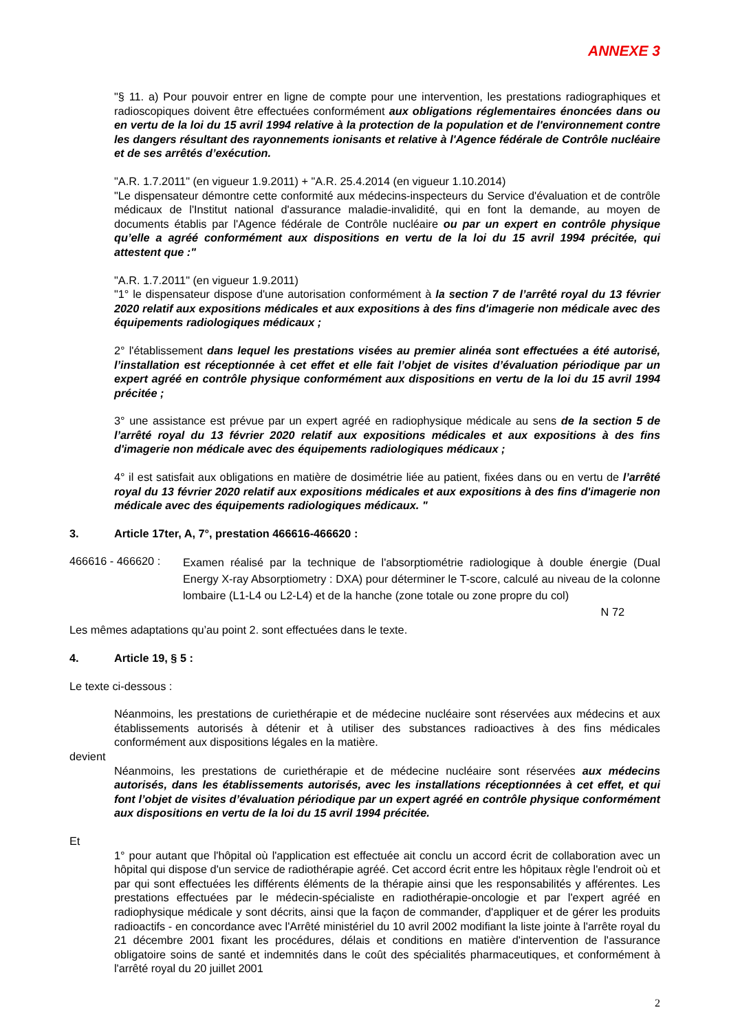ANNEXE 3
"§ 11. a) Pour pouvoir entrer en ligne de compte pour une intervention, les prestations radiographiques et radioscopiques doivent être effectuées conformément aux obligations réglementaires énoncées dans ou en vertu de la loi du 15 avril 1994 relative à la protection de la population et de l'environnement contre les dangers résultant des rayonnements ionisants et relative à l'Agence fédérale de Contrôle nucléaire et de ses arrêtés d’exécution.
"A.R. 1.7.2011" (en vigueur 1.9.2011) + "A.R. 25.4.2014 (en vigueur 1.10.2014)
"Le dispensateur démontre cette conformité aux médecins-inspecteurs du Service d'évaluation et de contrôle médicaux de l'Institut national d'assurance maladie-invalidité, qui en font la demande, au moyen de documents établis par l'Agence fédérale de Contrôle nucléaire ou par un expert en contrôle physique qu’elle a agréé conformément aux dispositions en vertu de la loi du 15 avril 1994 précitée, qui attestent que :"
"A.R. 1.7.2011" (en vigueur 1.9.2011)
"1° le dispensateur dispose d'une autorisation conformément à la section 7 de l’arrêté royal du 13 février 2020 relatif aux expositions médicales et aux expositions à des fins d'imagerie non médicale avec des équipements radiologiques médicaux ;
2° l'établissement dans lequel les prestations visées au premier alinéa sont effectuées a été autorisé, l’installation est réceptionnée à cet effet et elle fait l’objet de visites d’évaluation périodique par un expert agréé en contrôle physique conformément aux dispositions en vertu de la loi du 15 avril 1994 précitée ;
3° une assistance est prévue par un expert agréé en radiophysique médicale au sens de la section 5 de l’arrêté royal du 13 février 2020 relatif aux expositions médicales et aux expositions à des fins d'imagerie non médicale avec des équipements radiologiques médicaux ;
4° il est satisfait aux obligations en matière de dosimétrie liée au patient, fixées dans ou en vertu de l’arrêté royal du 13 février 2020 relatif aux expositions médicales et aux expositions à des fins d'imagerie non médicale avec des équipements radiologiques médicaux. "
3. Article 17ter, A, 7°, prestation 466616-466620 :
466616 - 466620 :
Examen réalisé par la technique de l'absorptiométrie radiologique à double énergie (Dual Energy X-ray Absorptiometry : DXA) pour déterminer le T-score, calculé au niveau de la colonne lombaire (L1-L4 ou L2-L4) et de la hanche (zone totale ou zone propre du col)
N 72
Les mêmes adaptations qu’au point 2. sont effectuées dans le texte.
4. Article 19, § 5 :
Le texte ci-dessous :
Néanmoins, les prestations de curiethérapie et de médecine nucléaire sont réservées aux médecins et aux établissements autorisés à détenir et à utiliser des substances radioactives à des fins médicales conformément aux dispositions légales en la matière.
devient
Néanmoins, les prestations de curiethérapie et de médecine nucléaire sont réservées aux médecins autorisés, dans les établissements autorisés, avec les installations réceptionnées à cet effet, et qui font l’objet de visites d’évaluation périodique par un expert agréé en contrôle physique conformément aux dispositions en vertu de la loi du 15 avril 1994 précitée.
Et
1° pour autant que l'hôpital où l'application est effectuée ait conclu un accord écrit de collaboration avec un hôpital qui dispose d'un service de radiothérapie agréé. Cet accord écrit entre les hôpitaux règle l'endroit où et par qui sont effectuées les différents éléments de la thérapie ainsi que les responsabilités y afférentes. Les prestations effectuées par le médecin-spécialiste en radiothérapie-oncologie et par l'expert agréé en radiophysique médicale y sont décrits, ainsi que la façon de commander, d'appliquer et de gérer les produits radioactifs - en concordance avec l'Arrêté ministériel du 10 avril 2002 modifiant la liste jointe à l'arrête royal du 21 décembre 2001 fixant les procédures, délais et conditions en matière d'intervention de l'assurance obligatoire soins de santé et indemnités dans le coût des spécialités pharmaceutiques, et conformément à l'arrêté royal du 20 juillet 2001
2